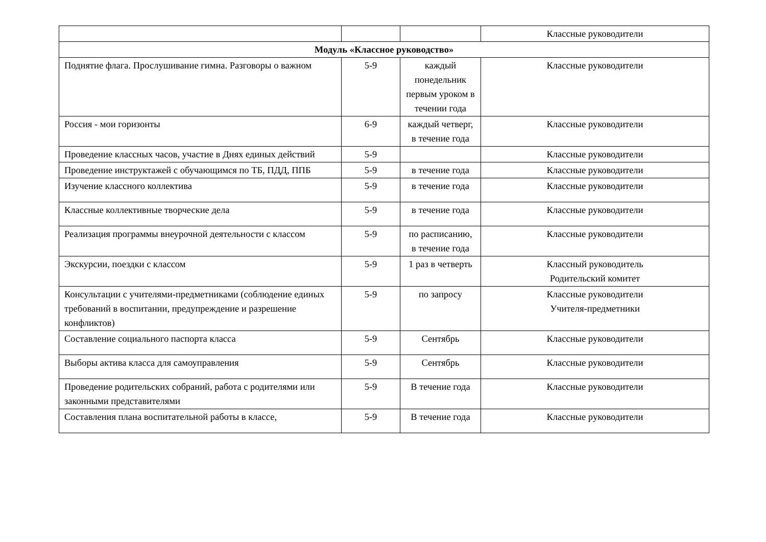| | | | Классные руководители |
| Модуль «Классное руководство» | | | |
| Поднятие флага. Прослушивание гимна. Разговоры о важном | 5-9 | каждый понедельник первым уроком в течении года | Классные руководители |
| Россия - мои горизонты | 6-9 | каждый четверг, в течение года | Классные руководители |
| Проведение классных часов, участие в Днях единых действий | 5-9 | | Классные руководители |
| Проведение инструктажей с обучающимся по ТБ, ПДД, ППБ | 5-9 | в течение года | Классные руководители |
| Изучение классного коллектива | 5-9 | в течение года | Классные руководители |
| Классные коллективные творческие дела | 5-9 | в течение года | Классные руководители |
| Реализация программы внеурочной деятельности с классом | 5-9 | по расписанию, в течение года | Классные руководители |
| Экскурсии, поездки с классом | 5-9 | 1 раз в четверть | Классный руководитель Родительский комитет |
| Консультации с учителями-предметниками (соблюдение единых требований в воспитании, предупреждение и разрешение конфликтов) | 5-9 | по запросу | Классные руководители Учителя-предметники |
| Составление социального паспорта класса | 5-9 | Сентябрь | Классные руководители |
| Выборы актива класса для самоуправления | 5-9 | Сентябрь | Классные руководители |
| Проведение родительских собраний, работа с родителями или законными представителями | 5-9 | В течение года | Классные руководители |
| Составления плана воспитательной работы в классе, | 5-9 | В течение года | Классные руководители |